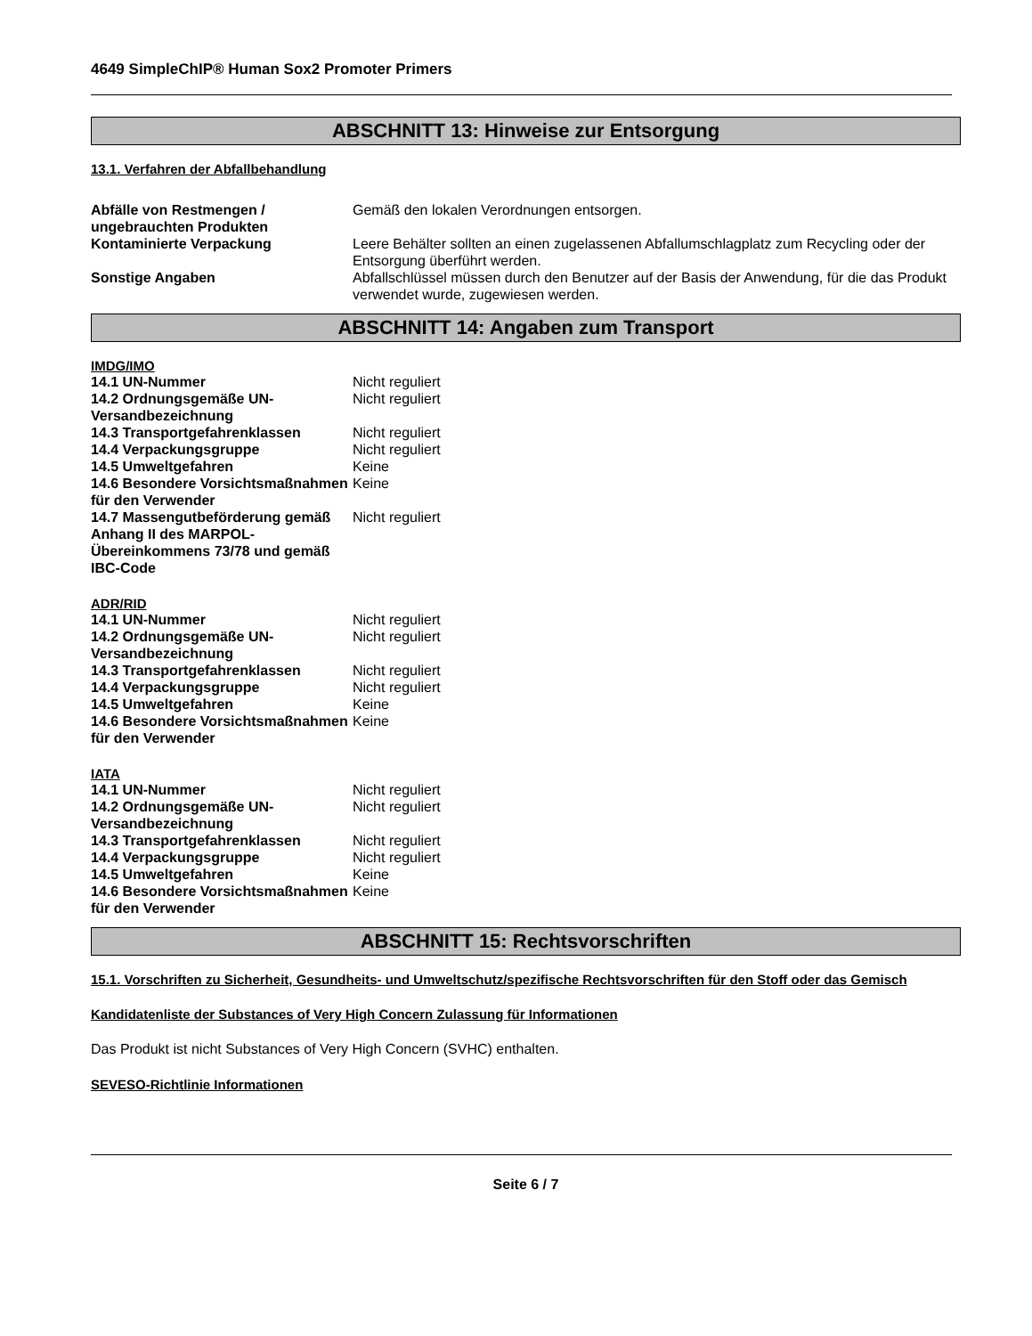4649 SimpleChIP® Human Sox2 Promoter Primers
ABSCHNITT 13: Hinweise zur Entsorgung
13.1. Verfahren der Abfallbehandlung
| Abfälle von Restmengen / ungebrauchten Produkten | Gemäß den lokalen Verordnungen entsorgen. |
| Kontaminierte Verpackung | Leere Behälter sollten an einen zugelassenen Abfallumschlagplatz zum Recycling oder der Entsorgung überführt werden. |
| Sonstige Angaben | Abfallschlüssel müssen durch den Benutzer auf der Basis der Anwendung, für die das Produkt verwendet wurde, zugewiesen werden. |
ABSCHNITT 14: Angaben zum Transport
IMDG/IMO
| 14.1 UN-Nummer | Nicht reguliert |
| 14.2 Ordnungsgemäße UN-Versandbezeichnung | Nicht reguliert |
| 14.3 Transportgefahrenklassen | Nicht reguliert |
| 14.4 Verpackungsgruppe | Nicht reguliert |
| 14.5 Umweltgefahren | Keine |
| 14.6 Besondere Vorsichtsmaßnahmen für den Verwender | Keine |
| 14.7 Massengutbeförderung gemäß Anhang II des MARPOL-Übereinkommens 73/78 und gemäß IBC-Code | Nicht reguliert |
ADR/RID
| 14.1 UN-Nummer | Nicht reguliert |
| 14.2 Ordnungsgemäße UN-Versandbezeichnung | Nicht reguliert |
| 14.3 Transportgefahrenklassen | Nicht reguliert |
| 14.4 Verpackungsgruppe | Nicht reguliert |
| 14.5 Umweltgefahren | Keine |
| 14.6 Besondere Vorsichtsmaßnahmen für den Verwender | Keine |
IATA
| 14.1 UN-Nummer | Nicht reguliert |
| 14.2 Ordnungsgemäße UN-Versandbezeichnung | Nicht reguliert |
| 14.3 Transportgefahrenklassen | Nicht reguliert |
| 14.4 Verpackungsgruppe | Nicht reguliert |
| 14.5 Umweltgefahren | Keine |
| 14.6 Besondere Vorsichtsmaßnahmen für den Verwender | Keine |
ABSCHNITT 15: Rechtsvorschriften
15.1. Vorschriften zu Sicherheit, Gesundheits- und Umweltschutz/spezifische Rechtsvorschriften für den Stoff oder das Gemisch
Kandidatenliste der Substances of Very High Concern Zulassung für Informationen
Das Produkt ist nicht Substances of Very High Concern (SVHC) enthalten.
SEVESO-Richtlinie Informationen
Seite 6 / 7